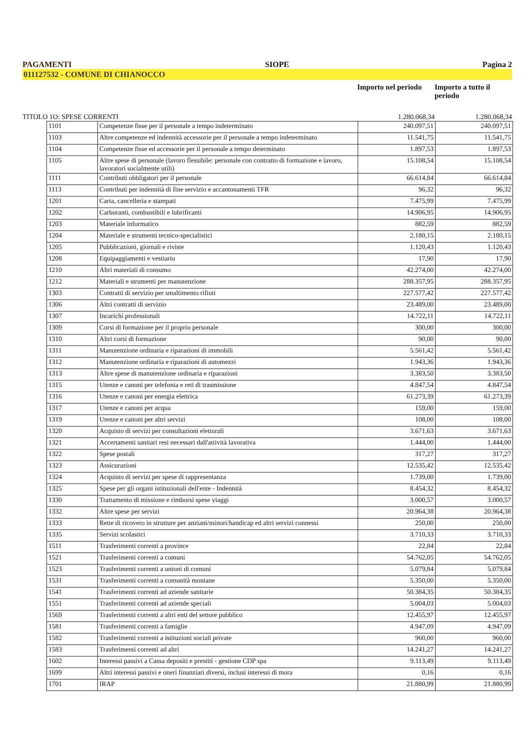PAGAMENTI SIOPE Pagina 2
011127532 - COMUNE DI CHIANOCCO
Importo nel periodo
Importo a tutto il periodo
TITOLO 1O: SPESE CORRENTI 1.280.068,34 1.280.068,34
| 1101 | Competenze fisse per il personale a tempo indeterminato | 240.097,51 | 240.097,51 |
| 1103 | Altre competenze ed indennità accessorie per il personale a tempo indeterminato | 11.541,75 | 11.541,75 |
| 1104 | Competenze fisse ed accessorie per il personale a tempo determinato | 1.897,53 | 1.897,53 |
| 1105 | Altre spese di personale (lavoro flessibile: personale con contratto di formazione e lavoro, lavoratori socialmente utili) | 15.108,54 | 15.108,54 |
| 1111 | Contributi obbligatori per il personale | 66.614,84 | 66.614,84 |
| 1113 | Contributi per indennità di fine servizio e accantonamenti TFR | 96,32 | 96,32 |
| 1201 | Carta, cancelleria e stampati | 7.475,99 | 7.475,99 |
| 1202 | Carburanti, combustibili e lubrificanti | 14.906,95 | 14.906,95 |
| 1203 | Materiale informatico | 882,59 | 882,59 |
| 1204 | Materiale e strumenti tecnico-specialistici | 2.180,15 | 2.180,15 |
| 1205 | Pubblicazioni, giornali e riviste | 1.120,43 | 1.120,43 |
| 1208 | Equipaggiamenti e vestiario | 17,90 | 17,90 |
| 1210 | Altri materiali di consumo | 42.274,00 | 42.274,00 |
| 1212 | Materiali e strumenti per manutenzione | 288.357,95 | 288.357,95 |
| 1303 | Contratti di servizio per smaltimento rifiuti | 227.577,42 | 227.577,42 |
| 1306 | Altri contratti di servizio | 23.489,00 | 23.489,00 |
| 1307 | Incarichi professionali | 14.722,11 | 14.722,11 |
| 1309 | Corsi di formazione per il proprio personale | 300,00 | 300,00 |
| 1310 | Altri corsi di formazione | 90,00 | 90,00 |
| 1311 | Manutenzione ordinaria e riparazioni di immobili | 5.561,42 | 5.561,42 |
| 1312 | Manutenzione ordinaria e riparazioni di automezzi | 1.943,36 | 1.943,36 |
| 1313 | Altre spese di manutenzione ordinaria e riparazioni | 3.383,50 | 3.383,50 |
| 1315 | Utenze e canoni per telefonia e reti di trasmissione | 4.847,54 | 4.847,54 |
| 1316 | Utenze e canoni per energia elettrica | 61.273,39 | 61.273,39 |
| 1317 | Utenze e canoni per acqua | 159,00 | 159,00 |
| 1319 | Utenze e canoni per altri servizi | 108,00 | 108,00 |
| 1320 | Acquisto di servizi per consultazioni elettorali | 3.671,63 | 3.671,63 |
| 1321 | Accertamenti sanitari resi necessari dall'attività lavorativa | 1.444,00 | 1.444,00 |
| 1322 | Spese postali | 317,27 | 317,27 |
| 1323 | Assicurazioni | 12.535,42 | 12.535,42 |
| 1324 | Acquisto di servizi per spese di rappresentanza | 1.739,00 | 1.739,00 |
| 1325 | Spese per gli organi istituzionali dell'ente - Indennità | 8.454,32 | 8.454,32 |
| 1330 | Trattamento di missione e rimborsi spese viaggi | 3.000,57 | 3.000,57 |
| 1332 | Altre spese per servizi | 20.964,38 | 20.964,38 |
| 1333 | Rette di ricovero in strutture per anziani/minori/handicap ed altri servizi connessi | 250,00 | 250,00 |
| 1335 | Servizi scolastici | 3.710,33 | 3.710,33 |
| 1511 | Trasferimenti correnti a province | 22,84 | 22,84 |
| 1521 | Trasferimenti correnti a comuni | 54.762,05 | 54.762,05 |
| 1523 | Trasferimenti correnti a unioni di comuni | 5.079,84 | 5.079,84 |
| 1531 | Trasferimenti correnti a comunità montane | 5.350,00 | 5.350,00 |
| 1541 | Trasferimenti correnti ad aziende sanitarie | 50.384,35 | 50.384,35 |
| 1551 | Trasferimenti correnti ad aziende speciali | 5.004,03 | 5.004,03 |
| 1569 | Trasferimenti correnti a altri enti del settore pubblico | 12.455,97 | 12.455,97 |
| 1581 | Trasferimenti correnti a famiglie | 4.947,09 | 4.947,09 |
| 1582 | Trasferimenti correnti a istituzioni sociali private | 960,00 | 960,00 |
| 1583 | Trasferimenti correnti ad altri | 14.241,27 | 14.241,27 |
| 1602 | Interessi passivi a Cassa depositi e prestiti - gestione CDP spa | 9.113,49 | 9.113,49 |
| 1699 | Altri interessi passivi e oneri finanziari diversi, inclusi interessi di mora | 0,16 | 0,16 |
| 1701 | IRAP | 21.880,99 | 21.880,99 |